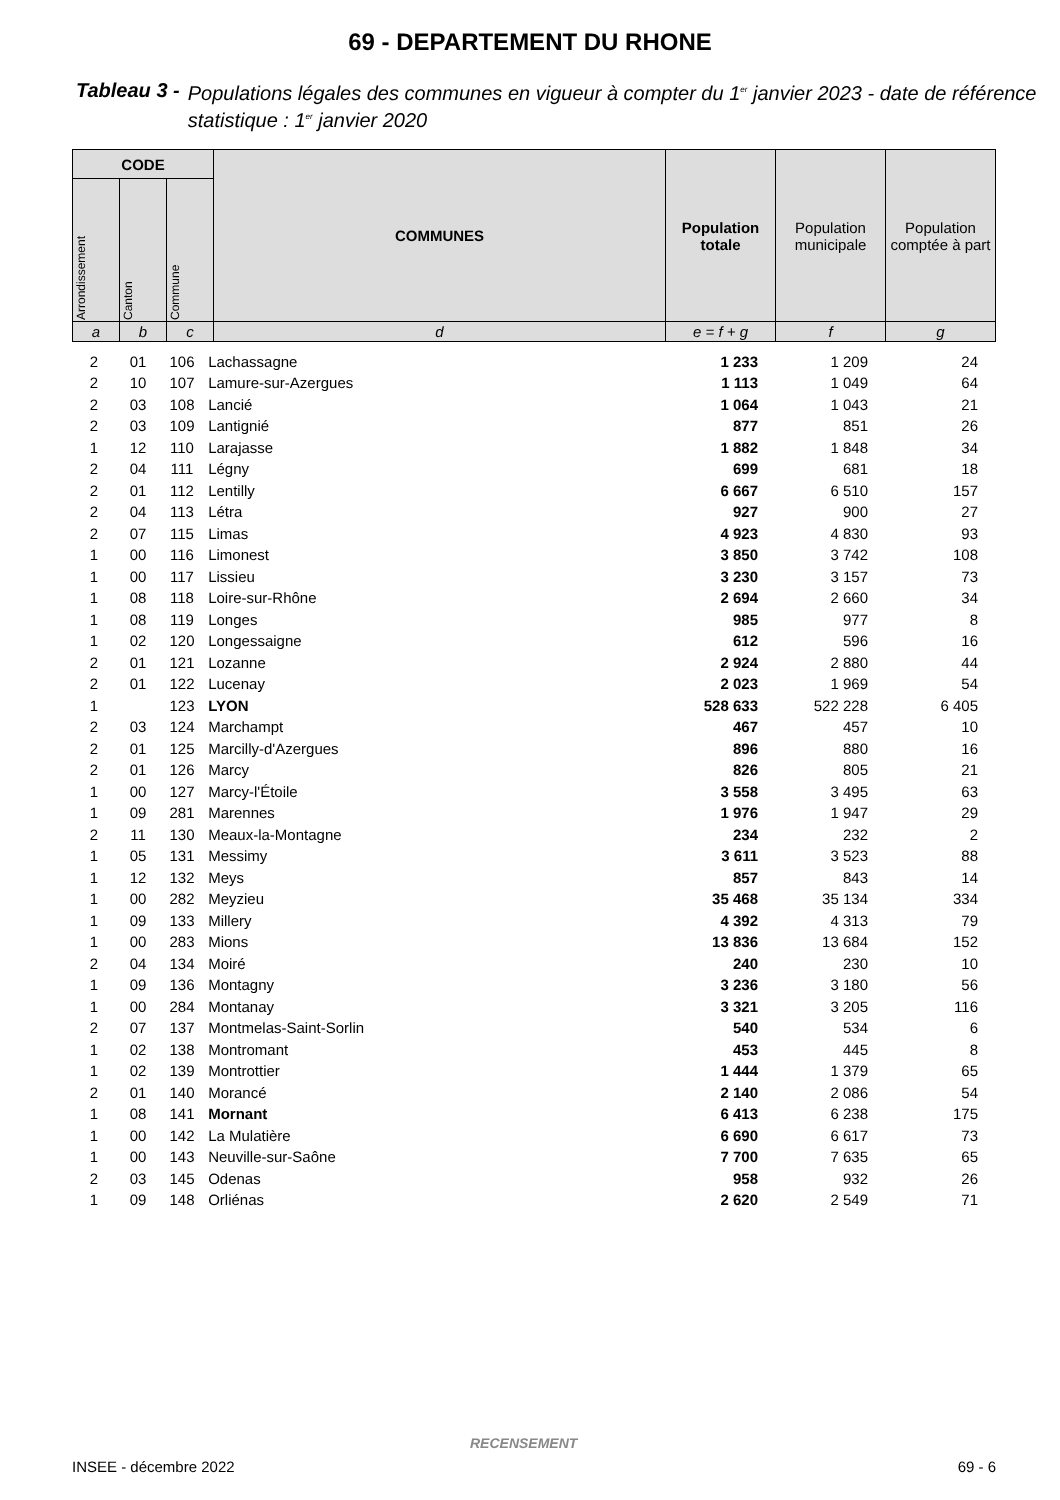69 - DEPARTEMENT DU RHONE
Tableau 3 - Populations légales des communes en vigueur à compter du 1<sup>er</sup> janvier 2023 - date de référence statistique : 1<sup>er</sup> janvier 2020
| CODE | | | COMMUNES | Population totale | Population municipale | Population comptée à part |
| --- | --- | --- | --- | --- | --- | --- |
| Arrondissement | Canton | Commune | | | | |
| a | b | c | d | e = f + g | f | g |
| 2 | 01 | 106 | Lachassagne | 1 233 | 1 209 | 24 | |
| 2 | 10 | 107 | Lamure-sur-Azergues | 1 113 | 1 049 | 64 | |
| 2 | 03 | 108 | Lancié | 1 064 | 1 043 | 21 | |
| 2 | 03 | 109 | Lantignié | 877 | 851 | 26 | |
| 1 | 12 | 110 | Larajasse | 1 882 | 1 848 | 34 | |
| 2 | 04 | 111 | Légny | 699 | 681 | 18 | |
| 2 | 01 | 112 | Lentilly | 6 667 | 6 510 | 157 | |
| 2 | 04 | 113 | Létra | 927 | 900 | 27 | |
| 2 | 07 | 115 | Limas | 4 923 | 4 830 | 93 | |
| 1 | 00 | 116 | Limonest | 3 850 | 3 742 | 108 | |
| 1 | 00 | 117 | Lissieu | 3 230 | 3 157 | 73 | |
| 1 | 08 | 118 | Loire-sur-Rhône | 2 694 | 2 660 | 34 | |
| 1 | 08 | 119 | Longes | 985 | 977 | 8 | |
| 1 | 02 | 120 | Longessaigne | 612 | 596 | 16 | |
| 2 | 01 | 121 | Lozanne | 2 924 | 2 880 | 44 | |
| 2 | 01 | 122 | Lucenay | 2 023 | 1 969 | 54 | |
| 1 | | 123 | LYON | 528 633 | 522 228 | 6 405 | |
| 2 | 03 | 124 | Marchampt | 467 | 457 | 10 | |
| 2 | 01 | 125 | Marcilly-d'Azergues | 896 | 880 | 16 | |
| 2 | 01 | 126 | Marcy | 826 | 805 | 21 | |
| 1 | 00 | 127 | Marcy-l'Étoile | 3 558 | 3 495 | 63 | |
| 1 | 09 | 281 | Marennes | 1 976 | 1 947 | 29 | |
| 2 | 11 | 130 | Meaux-la-Montagne | 234 | 232 | 2 | |
| 1 | 05 | 131 | Messimy | 3 611 | 3 523 | 88 | |
| 1 | 12 | 132 | Meys | 857 | 843 | 14 | |
| 1 | 00 | 282 | Meyzieu | 35 468 | 35 134 | 334 | |
| 1 | 09 | 133 | Millery | 4 392 | 4 313 | 79 | |
| 1 | 00 | 283 | Mions | 13 836 | 13 684 | 152 | |
| 2 | 04 | 134 | Moiré | 240 | 230 | 10 | |
| 1 | 09 | 136 | Montagny | 3 236 | 3 180 | 56 | |
| 1 | 00 | 284 | Montanay | 3 321 | 3 205 | 116 | |
| 2 | 07 | 137 | Montmelas-Saint-Sorlin | 540 | 534 | 6 | |
| 1 | 02 | 138 | Montromant | 453 | 445 | 8 | |
| 1 | 02 | 139 | Montrottier | 1 444 | 1 379 | 65 | |
| 2 | 01 | 140 | Morancé | 2 140 | 2 086 | 54 | |
| 1 | 08 | 141 | Mornant | 6 413 | 6 238 | 175 | |
| 1 | 00 | 142 | La Mulatière | 6 690 | 6 617 | 73 | |
| 1 | 00 | 143 | Neuville-sur-Saône | 7 700 | 7 635 | 65 | |
| 2 | 03 | 145 | Odenas | 958 | 932 | 26 | |
| 1 | 09 | 148 | Orliénas | 2 620 | 2 549 | 71 | |
RECENSEMENT
INSEE - décembre 2022 69 - 6